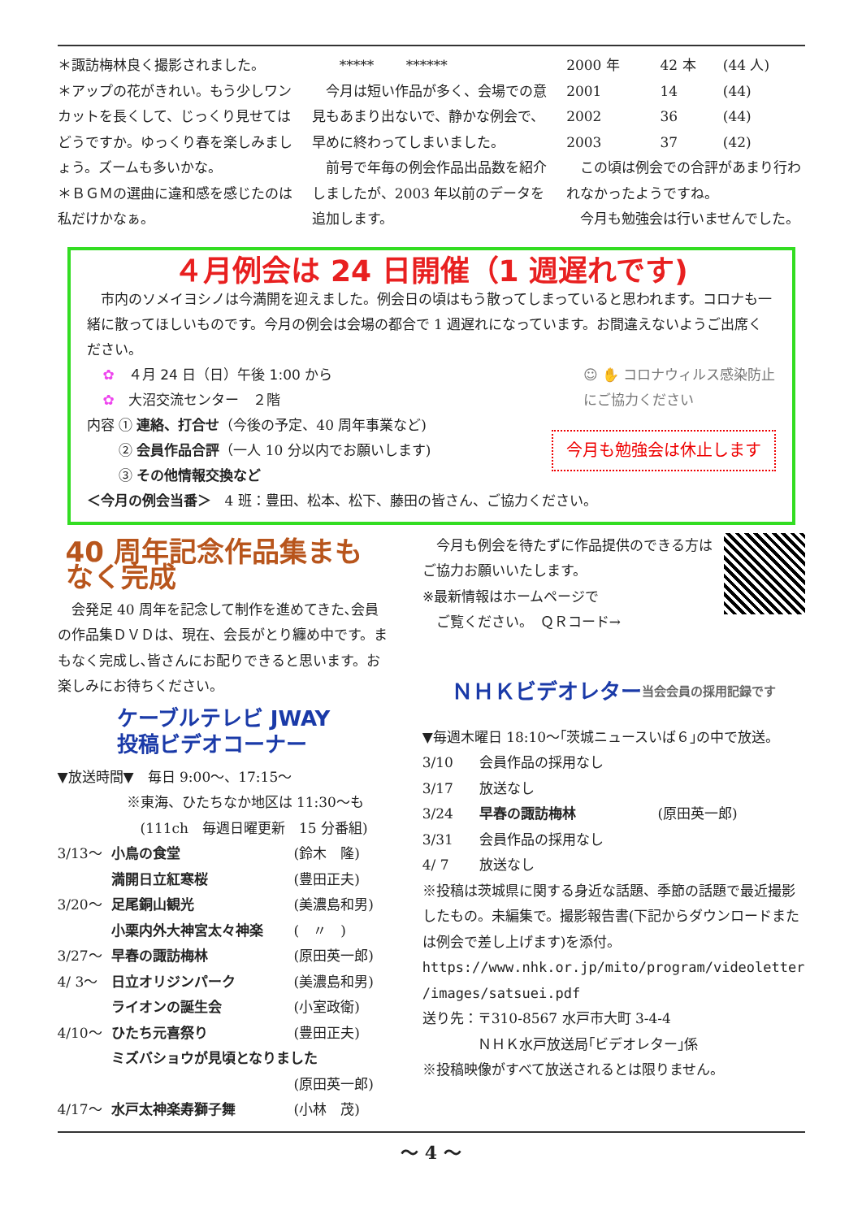＊諏訪梅林良く撮影されました。
＊アップの花がきれい。もう少しワンカットを長くして、じっくり見せてはどうですか。ゆっくり春を楽しみましょう。ズームも多いかな。
＊ＢＧＭの選曲に違和感を感じたのは私だけかなぁ。
　　***** 　　******
　今月は短い作品が多く、会場での意見もあまり出ないで、静かな例会で、早めに終わってしまいました。
　前号で年毎の例会作品出品数を紹介しましたが、2003 年以前のデータを追加します。
| 2000 年 | 42 本 | (44 人) |
| 2001 | 14 | (44) |
| 2002 | 36 | (44) |
| 2003 | 37 | (42) |
　この頃は例会での合評があまり行われなかったようですね。
　今月も勉強会は行いませんでした。
４月例会は 24 日開催（1 週遅れです)
　市内のソメイヨシノは今満開を迎えました。例会日の頃はもう散ってしまっていると思われます。コロナも一緒に散ってほしいものです。今月の例会は会場の都合で 1 週遅れになっています。お間違えないようご出席ください。
✿　４月 24 日（日）午後 1:00 から
✿　大沼交流センター　２階
☺ ✋ コロナウィルス感染防止
にご協力ください
内容 ① 連絡、打合せ（今後の予定、40 周年事業など)
　　 ② 会員作品合評（一人 10 分以内でお願いします)
　　 ③ その他情報交換など
今月も勉強会は休止します
＜今月の例会当番＞　4 班：豊田、松本、松下、藤田の皆さん、ご協力ください。
40 周年記念作品集まもなく完成
　会発足 40 周年を記念して制作を進めてきた､会員の作品集ＤＶＤは、現在、会長がとり纏め中です。まもなく完成し､皆さんにお配りできると思います。お楽しみにお待ちください。
ケーブルテレビ JWAY
投稿ビデオコーナー
▼放送時間▼　毎日 9:00～、17:15～
　　　　　※東海、ひたちなか地区は 11:30～も
　　　　　　(111ch　毎週日曜更新　15 分番組)
| 3/13～ | 小鳥の食堂 | (鈴木 隆) |
| | 満開日立紅寒桜 | (豊田正夫) |
| 3/20～ | 足尾銅山観光 | (美濃島和男) |
| | 小栗内外大神宮太々神楽 | ( 〃 ) |
| 3/27～ | 早春の諏訪梅林 | (原田英一郎) |
| 4/ 3～ | 日立オリジンパーク | (美濃島和男) |
| | ライオンの誕生会 | (小室政衛) |
| 4/10～ | ひたち元喜祭り | (豊田正夫) |
| | ミズバショウが見頃となりました | |
| | | (原田英一郎) |
| 4/17～ | 水戸太神楽寿獅子舞 | (小林 茂) |
　今月も例会を待たずに作品提供のできる方はご協力お願いいたします。
※最新情報はホームページで
　ご覧ください。　ＱＲコード→
ＮＨＫビデオレター
当会会員の採用記録です
▼毎週木曜日 18:10～｢茨城ニュースいば６｣の中で放送。
| 3/10 | 会員作品の採用なし | |
| 3/17 | 放送なし | |
| 3/24 | 早春の諏訪梅林 | (原田英一郎) |
| 3/31 | 会員作品の採用なし | |
| 4/ 7 | 放送なし | |
※投稿は茨城県に関する身近な話題、季節の話題で最近撮影したもの。未編集で。撮影報告書(下記からダウンロードまたは例会で差し上げます)を添付。
https://www.nhk.or.jp/mito/program/videoletter /images/satsuei.pdf
送り先：〒310-8567 水戸市大町 3-4-4
　　　　ＮＨＫ水戸放送局｢ビデオレター｣係
※投稿映像がすべて放送されるとは限りません。
～ 4 ～